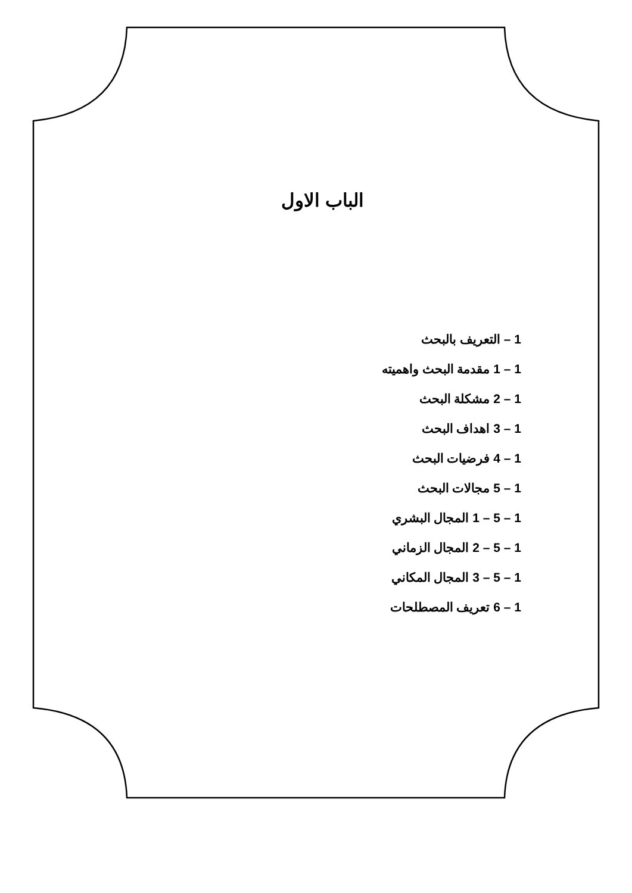الباب الاول
1 – التعريف بالبحث
1 – 1 مقدمة البحث واهميته
1 – 2 مشكلة البحث
1 – 3 اهداف البحث
1 – 4 فرضيات البحث
1 – 5 مجالات البحث
1 – 5 – 1 المجال البشري
1 – 5 – 2 المجال الزماني
1 – 5 – 3 المجال المكاني
1 – 6 تعريف المصطلحات